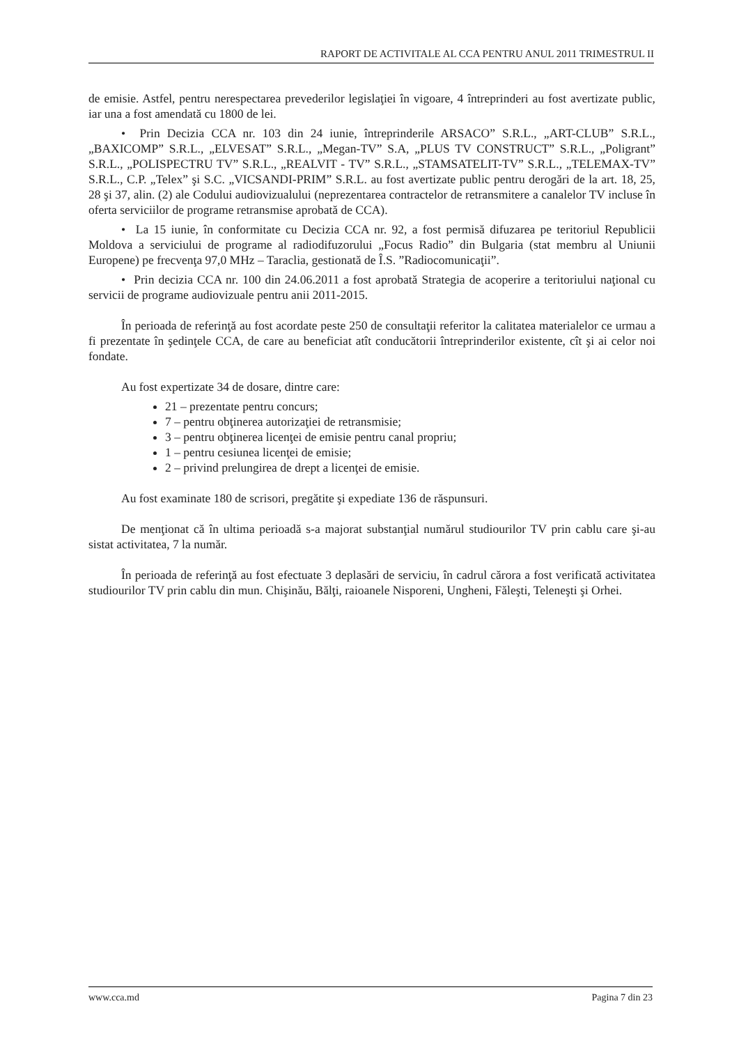RAPORT DE ACTIVITALE AL CCA PENTRU ANUL 2011 TRIMESTRUL II
de emisie. Astfel, pentru nerespectarea prevederilor legislaţiei în vigoare, 4 întreprinderi au fost avertizate public, iar una a fost amendată cu 1800 de lei.
• Prin Decizia CCA nr. 103 din 24 iunie, întreprinderile ARSACO” S.R.L., „ART-CLUB” S.R.L., „BAXICOMP” S.R.L., „ELVESAT” S.R.L., „Megan-TV” S.A, „PLUS TV CONSTRUCT” S.R.L., „Poligrant” S.R.L., „POLISPECTRU TV” S.R.L., „REALVIT - TV” S.R.L., „STAMSATELIT-TV” S.R.L., „TELEMAX-TV” S.R.L., C.P. „Telex” şi S.C. „VICSANDI-PRIM” S.R.L. au fost avertizate public pentru derogări de la art. 18, 25, 28 şi 37, alin. (2) ale Codului audiovizualului (neprezentarea contractelor de retransmitere a canalelor TV incluse în oferta serviciilor de programe retransmise aprobată de CCA).
• La 15 iunie, în conformitate cu Decizia CCA nr. 92, a fost permisă difuzarea pe teritoriul Republicii Moldova a serviciului de programe al radiodifuzorului „Focus Radio” din Bulgaria (stat membru al Uniunii Europene) pe frecvenţa 97,0 MHz – Taraclia, gestionată de Î.S. ”Radiocomunicaţii”.
• Prin decizia CCA nr. 100 din 24.06.2011 a fost aprobată Strategia de acoperire a teritoriului naţional cu servicii de programe audiovizuale pentru anii 2011-2015.
În perioada de referinţă au fost acordate peste 250 de consultaţii referitor la calitatea materialelor ce urmau a fi prezentate în şedinţele CCA, de care au beneficiat atît conducătorii întreprinderilor existente, cît şi ai celor noi fondate.
Au fost expertizate 34 de dosare, dintre care:
21 – prezentate pentru concurs;
7 – pentru obţinerea autorizaţiei de retransmisie;
3 – pentru obţinerea licenţei de emisie pentru canal propriu;
1 – pentru cesiunea licenţei de emisie;
2 – privind prelungirea de drept a licenţei de emisie.
Au fost examinate 180 de scrisori, pregătite şi expediate 136 de răspunsuri.
De menţionat că în ultima perioadă s-a majorat substanţial numărul studiourilor TV prin cablu care şi-au sistat activitatea, 7 la număr.
În perioada de referinţă au fost efectuate 3 deplasări de serviciu, în cadrul cărora a fost verificată activitatea studiourilor TV prin cablu din mun. Chişinău, Bălţi, raioanele Nisporeni, Ungheni, Făleşti, Teleneşti şi Orhei.
www.cca.md Pagina 7 din 23